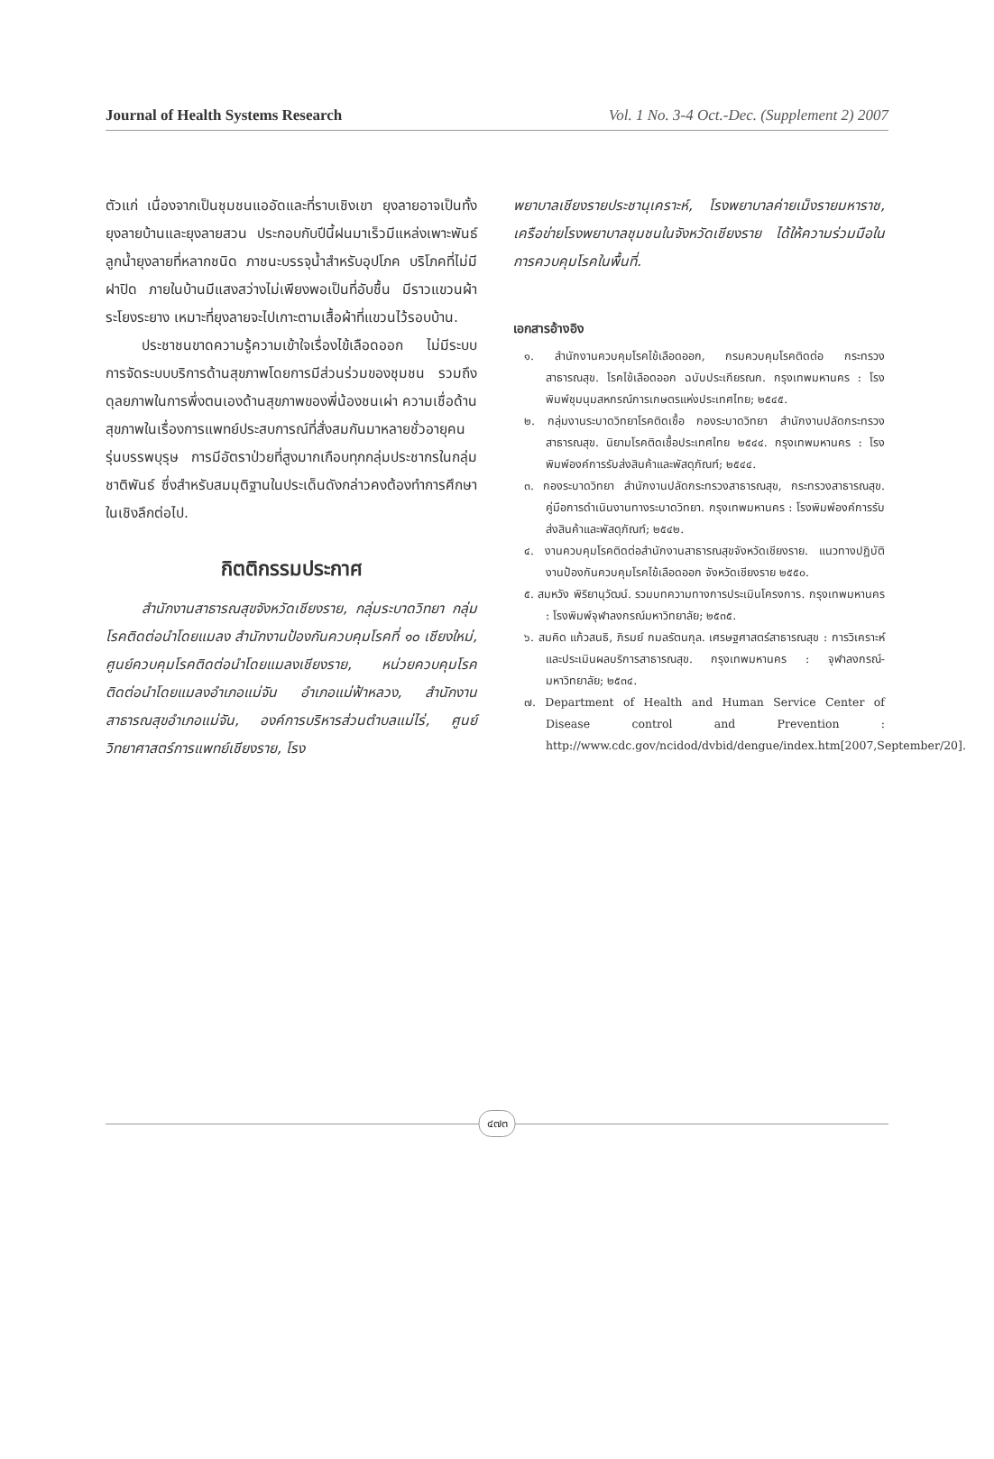Journal of Health Systems Research Vol. 1 No. 3-4 Oct.-Dec. (Supplement 2) 2007
ตัวแก่ เนื่องจากเป็นชุมชนแออัดและที่ราบเชิงเขา ยุงลายอาจเป็นทั้งยุงลายบ้านและยุงลายสวน ประกอบกับปีนี้ฝนมาเร็วมีแหล่งเพาะพันธ์ลูกน้ำยุงลายที่หลากชนิด ภาชนะบรรจุน้ำสำหรับอุปโภค บริโภคที่ไม่มีฝาปิด ภายในบ้านมีแสงสว่างไม่เพียงพอเป็นที่อับชื้น มีราวแขวนผ้าระโยงระยาง เหมาะที่ยุงลายจะไปเกาะตามเสื้อผ้าที่แขวนไว้รอบบ้าน.
ประชาชนขาดความรู้ความเข้าใจเรื่องไข้เลือดออก ไม่มีระบบการจัดระบบบริการด้านสุขภาพโดยการมีส่วนร่วมของชุมชน รวมถึงดุลยภาพในการพึ่งตนเองด้านสุขภาพของพี่น้องชนเผ่า ความเชื่อด้านสุขภาพในเรื่องการแพทย์ประสบการณ์ที่สั่งสมกันมาหลายชั่วอายุคนรุ่นบรรพบุรุษ การมีอัตราป่วยที่สูงมากเกือบทุกกลุ่มประชากรในกลุ่มชาติพันธ์ ซึ่งสำหรับสมมุติฐานในประเด็นดังกล่าวคงต้องทำการศึกษาในเชิงลึกต่อไป.
กิตติกรรมประกาศ
สำนักงานสาธารณสุขจังหวัดเชียงราย, กลุ่มระบาดวิทยา กลุ่มโรคติดต่อนำโดยแมลง สำนักงานป้องกันควบคุมโรคที่ ๑๐ เชียงใหม่, ศูนย์ควบคุมโรคติดต่อนำโดยแมลงเชียงราย, หน่วยควบคุมโรคติดต่อนำโดยแมลงอำเภอแม่จัน อำเภอแม่ฟ้าหลวง, สำนักงานสาธารณสุขอำเภอแม่จัน, องค์การบริหารส่วนตำบลแม่ไร่, ศูนย์วิทยาศาสตร์การแพทย์เชียงราย, โรง
พยาบาลเชียงรายประชานุเคราะห์, โรงพยาบาลค่ายเม็งรายมหาราช, เครือข่ายโรงพยาบาลชุมชนในจังหวัดเชียงราย ได้ให้ความร่วมมือในการควบคุมโรคในพื้นที่.
เอกสารอ้างอิง
๑. สำนักงานควบคุมโรคไข้เลือดออก, กรมควบคุมโรคติดต่อ กระทรวงสาธารณสุข. โรคไข้เลือดออก ฉบับประเกียรณก. กรุงเทพมหานคร : โรงพิมพ์ชุมนุมสหกรณ์การเกษตรแห่งประเทศไทย; ๒๕๔๕.
๒. กลุ่มงานระบาดวิทยาโรคติดเชื้อ กองระบาดวิทยา สำนักงานปลัดกระทรวงสาธารณสุข. นิยามโรคติดเชื้อประเทศไทย ๒๕๔๔. กรุงเทพมหานคร : โรงพิมพ์องค์การรับส่งสินค้าและพัสดุภัณฑ์; ๒๕๔๔.
๓. กองระบาดวิทยา สำนักงานปลัดกระทรวงสาธารณสุข, กระทรวงสาธารณสุข. คู่มือการดำเนินงานทางระบาดวิทยา. กรุงเทพมหานคร : โรงพิมพ์องค์การรับส่งสินค้าและพัสดุภัณฑ์; ๒๕๔๒.
๔. งานควบคุมโรคติดต่อสำนักงานสาธารณสุขจังหวัดเชียงราย. แนวทางปฏิบัติงานป้องกันควบคุมโรคไข้เลือดออก จังหวัดเชียงราย ๒๕๕๐.
๕. สมหวัง พิริยานุวัฒน์. รวมบทความทางการประเมินโครงการ. กรุงเทพมหานคร : โรงพิมพ์จุฬาลงกรณ์มหาวิทยาลัย; ๒๕๓๕.
๖. สมคิด แก้วสนธิ, ภิรมย์ กมลรัตนกุล. เศรษฐศาสตร์สาธารณสุข : การวิเคราะห์ และประเมินผลบริการสาธารณสุข. กรุงเทพมหานคร : จุฬาลงกรณ์-มหาวิทยาลัย; ๒๕๓๔.
๗. Department of Health and Human Service Center of Disease control and Prevention : http://www.cdc.gov/ncidod/dvbid/dengue/index.htm[2007,September/20].
๔๗๓